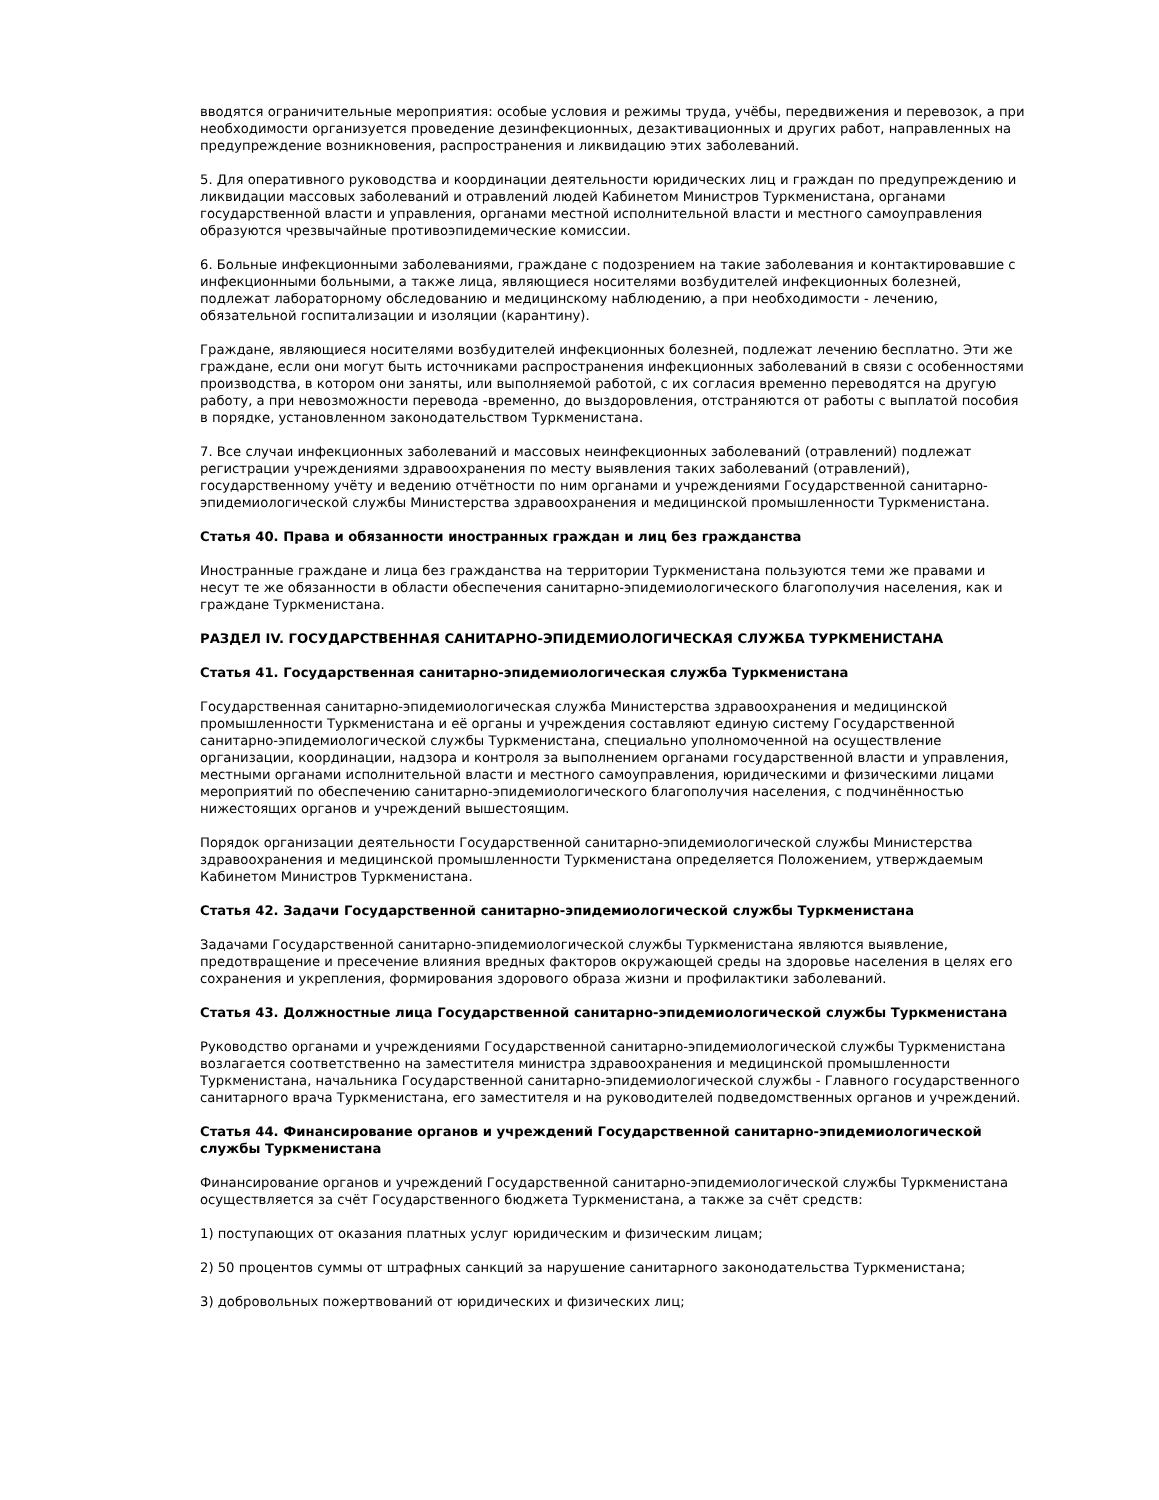вводятся ограничительные мероприятия: особые условия и режимы труда, учёбы, передвижения и перевозок, а при необходимости организуется проведение дезинфекционных, дезактивационных и других работ, направленных на предупреждение возникновения, распространения и ликвидацию этих заболеваний.
5. Для оперативного руководства и координации деятельности юридических лиц и граждан по предупреждению и ликвидации массовых заболеваний и отравлений людей Кабинетом Министров Туркменистана, органами государственной власти и управления, органами местной исполнительной власти и местного самоуправления образуются чрезвычайные противоэпидемические комиссии.
6. Больные инфекционными заболеваниями, граждане с подозрением на такие заболевания и контактировавшие с инфекционными больными, а также лица, являющиеся носителями возбудителей инфекционных болезней, подлежат лабораторному обследованию и медицинскому наблюдению, а при необходимости - лечению, обязательной госпитализации и изоляции (карантину).
Граждане, являющиеся носителями возбудителей инфекционных болезней, подлежат лечению бесплатно. Эти же граждане, если они могут быть источниками распространения инфекционных заболеваний в связи с особенностями производства, в котором они заняты, или выполняемой работой, с их согласия временно переводятся на другую работу, а при невозможности перевода -временно, до выздоровления, отстраняются от работы с выплатой пособия в порядке, установленном законодательством Туркменистана.
7. Все случаи инфекционных заболеваний и массовых неинфекционных заболеваний (отравлений) подлежат регистрации учреждениями здравоохранения по месту выявления таких заболеваний (отравлений), государственному учёту и ведению отчётности по ним органами и учреждениями Государственной санитарно-эпидемиологической службы Министерства здравоохранения и медицинской промышленности Туркменистана.
Статья 40. Права и обязанности иностранных граждан и лиц без гражданства
Иностранные граждане и лица без гражданства на территории Туркменистана пользуются теми же правами и несут те же обязанности в области обеспечения санитарно-эпидемиологического благополучия населения, как и граждане Туркменистана.
РАЗДЕЛ IV. ГОСУДАРСТВЕННАЯ САНИТАРНО-ЭПИДЕМИОЛОГИЧЕСКАЯ СЛУЖБА ТУРКМЕНИСТАНА
Статья 41. Государственная санитарно-эпидемиологическая служба Туркменистана
Государственная санитарно-эпидемиологическая служба Министерства здравоохранения и медицинской промышленности Туркменистана и её органы и учреждения составляют единую систему Государственной санитарно-эпидемиологической службы Туркменистана, специально уполномоченной на осуществление организации, координации, надзора и контроля за выполнением органами государственной власти и управления, местными органами исполнительной власти и местного самоуправления, юридическими и физическими лицами мероприятий по обеспечению санитарно-эпидемиологического благополучия населения, с подчинённостью нижестоящих органов и учреждений вышестоящим.
Порядок организации деятельности Государственной санитарно-эпидемиологической службы Министерства здравоохранения и медицинской промышленности Туркменистана определяется Положением, утверждаемым Кабинетом Министров Туркменистана.
Статья 42. Задачи Государственной санитарно-эпидемиологической службы Туркменистана
Задачами Государственной санитарно-эпидемиологической службы Туркменистана являются выявление, предотвращение и пресечение влияния вредных факторов окружающей среды на здоровье населения в целях его сохранения и укрепления, формирования здорового образа жизни и профилактики заболеваний.
Статья 43. Должностные лица Государственной санитарно-эпидемиологической службы Туркменистана
Руководство органами и учреждениями Государственной санитарно-эпидемиологической службы Туркменистана возлагается соответственно на заместителя министра здравоохранения и медицинской промышленности Туркменистана, начальника Государственной санитарно-эпидемиологической службы - Главного государственного санитарного врача Туркменистана, его заместителя и на руководителей подведомственных органов и учреждений.
Статья 44. Финансирование органов и учреждений Государственной санитарно-эпидемиологической службы Туркменистана
Финансирование органов и учреждений Государственной санитарно-эпидемиологической службы Туркменистана осуществляется за счёт Государственного бюджета Туркменистана, а также за счёт средств:
1) поступающих от оказания платных услуг юридическим и физическим лицам;
2) 50 процентов суммы от штрафных санкций за нарушение санитарного законодательства Туркменистана;
3) добровольных пожертвований от юридических и физических лиц;